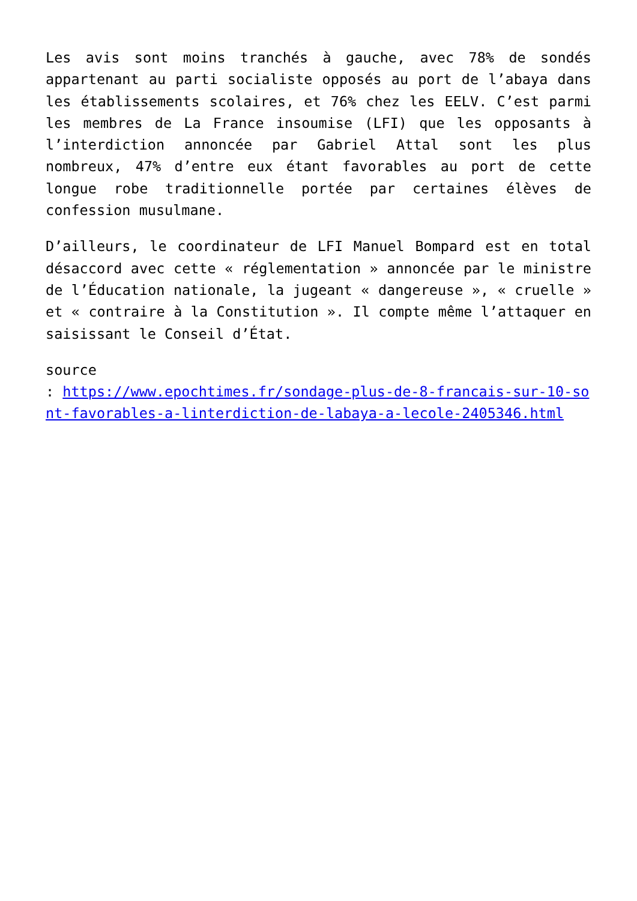Les avis sont moins tranchés à gauche, avec 78% de sondés appartenant au parti socialiste opposés au port de l’abaya dans les établissements scolaires, et 76% chez les EELV. C’est parmi les membres de La France insoumise (LFI) que les opposants à l’interdiction annoncée par Gabriel Attal sont les plus nombreux, 47% d’entre eux étant favorables au port de cette longue robe traditionnelle portée par certaines élèves de confession musulmane.
D’ailleurs, le coordinateur de LFI Manuel Bompard est en total désaccord avec cette « réglementation » annoncée par le ministre de l’Éducation nationale, la jugeant « dangereuse », « cruelle » et « contraire à la Constitution ». Il compte même l’attaquer en saisissant le Conseil d’État.
source
: https://www.epochtimes.fr/sondage-plus-de-8-francais-sur-10-sont-favorables-a-linterdiction-de-labaya-a-lecole-2405346.html